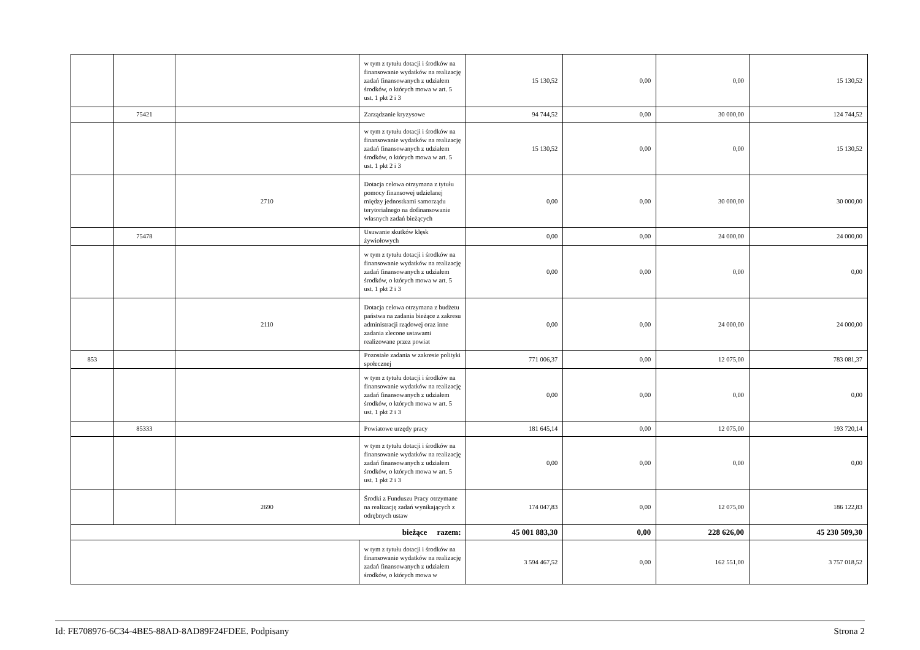| | | | w tym z tytułu dotacji i środków na finansowanie wydatków na realizację zadań finansowanych z udziałem środków, o których mowa w art. 5 ust. 1 pkt 2 i 3 | 15 130,52 | 0,00 | 0,00 | 15 130,52 |
| | 75421 | | Zarządzanie kryzysowe | 94 744,52 | 0,00 | 30 000,00 | 124 744,52 |
| | | | w tym z tytułu dotacji i środków na finansowanie wydatków na realizację zadań finansowanych z udziałem środków, o których mowa w art. 5 ust. 1 pkt 2 i 3 | 15 130,52 | 0,00 | 0,00 | 15 130,52 |
| | | 2710 | Dotacja celowa otrzymana z tytułu pomocy finansowej udzielanej między jednostkami samorządu terytorialnego na dofinansowanie własnych zadań bieżących | 0,00 | 0,00 | 30 000,00 | 30 000,00 |
| | 75478 | | Usuwanie skutków klęsk żywiołowych | 0,00 | 0,00 | 24 000,00 | 24 000,00 |
| | | | w tym z tytułu dotacji i środków na finansowanie wydatków na realizację zadań finansowanych z udziałem środków, o których mowa w art. 5 ust. 1 pkt 2 i 3 | 0,00 | 0,00 | 0,00 | 0,00 |
| | | 2110 | Dotacja celowa otrzymana z budżetu państwa na zadania bieżące z zakresu administracji rządowej oraz inne zadania zlecone ustawami realizowane przez powiat | 0,00 | 0,00 | 24 000,00 | 24 000,00 |
| 853 | | | Pozostałe zadania w zakresie polityki społecznej | 771 006,37 | 0,00 | 12 075,00 | 783 081,37 |
| | | | w tym z tytułu dotacji i środków na finansowanie wydatków na realizację zadań finansowanych z udziałem środków, o których mowa w art. 5 ust. 1 pkt 2 i 3 | 0,00 | 0,00 | 0,00 | 0,00 |
| | 85333 | | Powiatowe urzędy pracy | 181 645,14 | 0,00 | 12 075,00 | 193 720,14 |
| | | | w tym z tytułu dotacji i środków na finansowanie wydatków na realizację zadań finansowanych z udziałem środków, o których mowa w art. 5 ust. 1 pkt 2 i 3 | 0,00 | 0,00 | 0,00 | 0,00 |
| | | 2690 | Środki z Funduszu Pracy otrzymane na realizację zadań wynikających z odrębnych ustaw | 174 047,83 | 0,00 | 12 075,00 | 186 122,83 |
| bieżące razem: | | | | 45 001 883,30 | 0,00 | 228 626,00 | 45 230 509,30 |
| | | | w tym z tytułu dotacji i środków na finansowanie wydatków na realizację zadań finansowanych z udziałem środków, o których mowa w | 3 594 467,52 | 0,00 | 162 551,00 | 3 757 018,52 |
Id: FE708976-6C34-4BE5-88AD-8AD89F24FDEE. Podpisany Strona 2